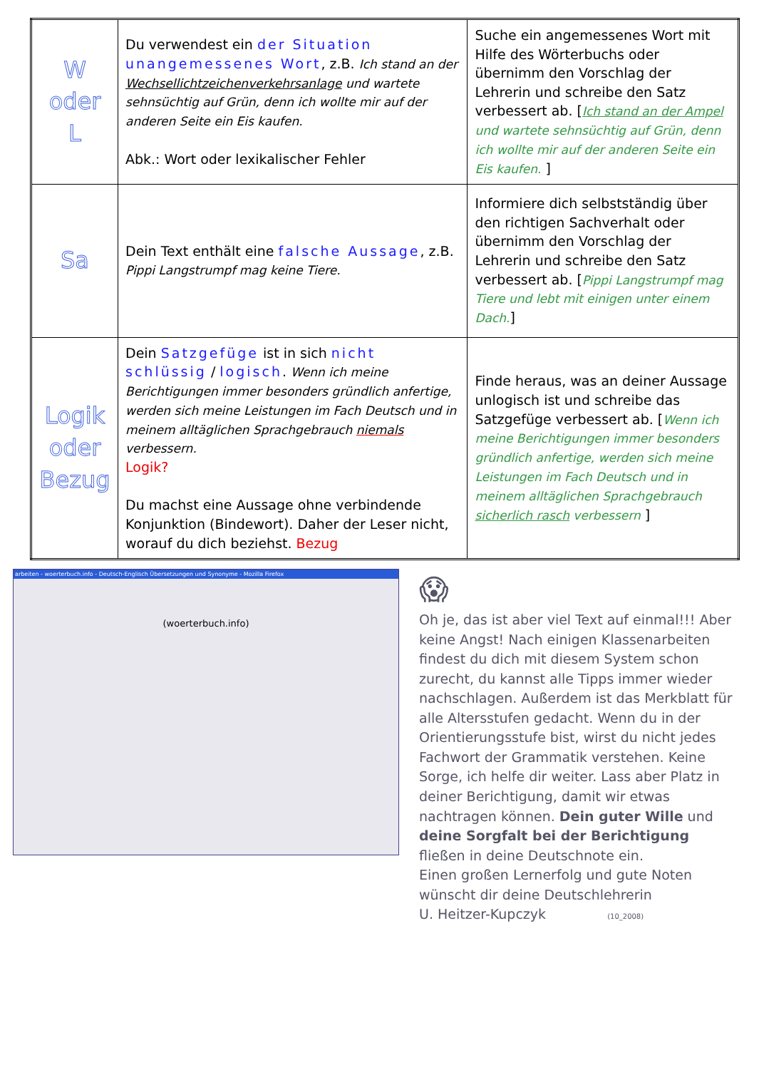| W oder L | Du verwendest ein der Situation unangemessenes Wort , z.B. Ich stand an der Wechsellichtzeichenverkehrsanlage und wartete sehnsüchtig auf Grün, denn ich wollte mir auf der anderen Seite ein Eis kaufen. Abk.: Wort oder lexikalischer Fehler | Suche ein angemessenes Wort mit Hilfe des Wörterbuchs oder übernimm den Vorschlag der Lehrerin und schreibe den Satz verbessert ab. [ Ich stand an der Ampel und wartete sehnsüchtig auf Grün, denn ich wollte mir auf der anderen Seite ein Eis kaufen. ] |
| Sa | Dein Text enthält eine falsche Aussage , z.B. Pippi Langstrumpf mag keine Tiere. | Informiere dich selbstständig über den richtigen Sachverhalt oder übernimm den Vorschlag der Lehrerin und schreibe den Satz verbessert ab. [ Pippi Langstrumpf mag Tiere und lebt mit einigen unter einem Dach. ] |
| Logik oder Bezug | Dein Satzgefüge ist in sich nicht schlüssig / logisch . Wenn ich meine Berichtigungen immer besonders gründlich anfertige, werden sich meine Leistungen im Fach Deutsch und in meinem alltäglichen Sprachgebrauch niemals verbessern. Logik? Du machst eine Aussage ohne verbindende Konjunktion (Bindewort). Daher der Leser nicht, worauf du dich beziehst. Bezug | Finde heraus, was an deiner Aussage unlogisch ist und schreibe das Satzgefüge verbessert ab. [ Wenn ich meine Berichtigungen immer besonders gründlich anfertige, werden sich meine Leistungen im Fach Deutsch und in meinem alltäglichen Sprachgebrauch sicherlich rasch verbessern ] |
arbeiten - woerterbuch.info - Deutsch-Englisch Übersetzungen und Synonyme - Mozilla Firefox
(woerterbuch.info)
😱
Oh je, das ist aber viel Text auf einmal!!! Aber keine Angst! Nach einigen Klassenarbeiten findest du dich mit diesem System schon zurecht, du kannst alle Tipps immer wieder nachschlagen. Außerdem ist das Merkblatt für alle Altersstufen gedacht. Wenn du in der Orientierungsstufe bist, wirst du nicht jedes Fachwort der Grammatik verstehen. Keine Sorge, ich helfe dir weiter. Lass aber Platz in deiner Berichtigung, damit wir etwas nachtragen können. Dein guter Wille und deine Sorgfalt bei der Berichtigung fließen in deine Deutschnote ein.
Einen großen Lernerfolg und gute Noten wünscht dir deine Deutschlehrerin
U. Heitzer-Kupczyk (10_2008)